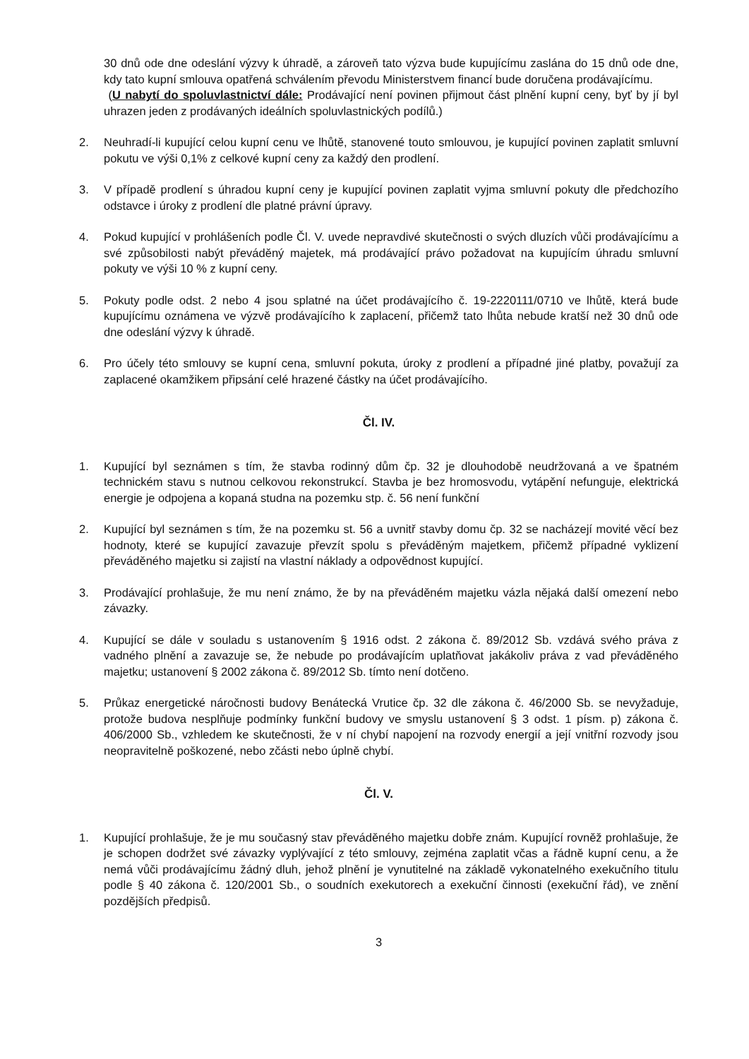30 dnů ode dne odeslání výzvy k úhradě, a zároveň tato výzva bude kupujícímu zaslána do 15 dnů ode dne, kdy tato kupní smlouva opatřená schválením převodu Ministerstvem financí bude doručena prodávajícímu.
(U nabytí do spoluvlastnictví dále: Prodávající není povinen přijmout část plnění kupní ceny, byť by jí byl uhrazen jeden z prodávaných ideálních spoluvlastnických podílů.)
2. Neuhradí-li kupující celou kupní cenu ve lhůtě, stanovené touto smlouvou, je kupující povinen zaplatit smluvní pokutu ve výši 0,1% z celkové kupní ceny za každý den prodlení.
3. V případě prodlení s úhradou kupní ceny je kupující povinen zaplatit vyjma smluvní pokuty dle předchozího odstavce i úroky z prodlení dle platné právní úpravy.
4. Pokud kupující v prohlášeních podle Čl. V. uvede nepravdivé skutečnosti o svých dluzích vůči prodávajícímu a své způsobilosti nabýt převáděný majetek, má prodávající právo požadovat na kupujícím úhradu smluvní pokuty ve výši 10 % z kupní ceny.
5. Pokuty podle odst. 2 nebo 4 jsou splatné na účet prodávajícího č. 19-2220111/0710 ve lhůtě, která bude kupujícímu oznámena ve výzvě prodávajícího k zaplacení, přičemž tato lhůta nebude kratší než 30 dnů ode dne odeslání výzvy k úhradě.
6. Pro účely této smlouvy se kupní cena, smluvní pokuta, úroky z prodlení a případné jiné platby, považují za zaplacené okamžikem připsání celé hrazené částky na účet prodávajícího.
Čl. IV.
1. Kupující byl seznámen s tím, že stavba rodinný dům čp. 32 je dlouhodobě neudržovaná a ve špatném technickém stavu s nutnou celkovou rekonstrukcí. Stavba je bez hromosvodu, vytápění nefunguje, elektrická energie je odpojena a kopaná studna na pozemku stp. č. 56 není funkční
2. Kupující byl seznámen s tím, že na pozemku st. 56 a uvnitř stavby domu čp. 32 se nacházejí movité věcí bez hodnoty, které se kupující zavazuje převzít spolu s převáděným majetkem, přičemž případné vyklizení převáděného majetku si zajistí na vlastní náklady a odpovědnost kupující.
3. Prodávající prohlašuje, že mu není známo, že by na převáděném majetku vázla nějaká další omezení nebo závazky.
4. Kupující se dále v souladu s ustanovením § 1916 odst. 2 zákona č. 89/2012 Sb. vzdává svého práva z vadného plnění a zavazuje se, že nebude po prodávajícím uplatňovat jakákoliv práva z vad převáděného majetku; ustanovení § 2002 zákona č. 89/2012 Sb. tímto není dotčeno.
5. Průkaz energetické náročnosti budovy Benátecká Vrutice čp. 32 dle zákona č. 46/2000 Sb. se nevyžaduje, protože budova nesplňuje podmínky funkční budovy ve smyslu ustanovení § 3 odst. 1 písm. p) zákona č. 406/2000 Sb., vzhledem ke skutečnosti, že v ní chybí napojení na rozvody energií a její vnitřní rozvody jsou neopravitelně poškozené, nebo zčásti nebo úplně chybí.
Čl. V.
1. Kupující prohlašuje, že je mu současný stav převáděného majetku dobře znám. Kupující rovněž prohlašuje, že je schopen dodržet své závazky vyplývající z této smlouvy, zejména zaplatit včas a řádně kupní cenu, a že nemá vůči prodávajícímu žádný dluh, jehož plnění je vynutitelné na základě vykonatelného exekučního titulu podle § 40 zákona č. 120/2001 Sb., o soudních exekutorech a exekuční činnosti (exekuční řád), ve znění pozdějších předpisů.
3